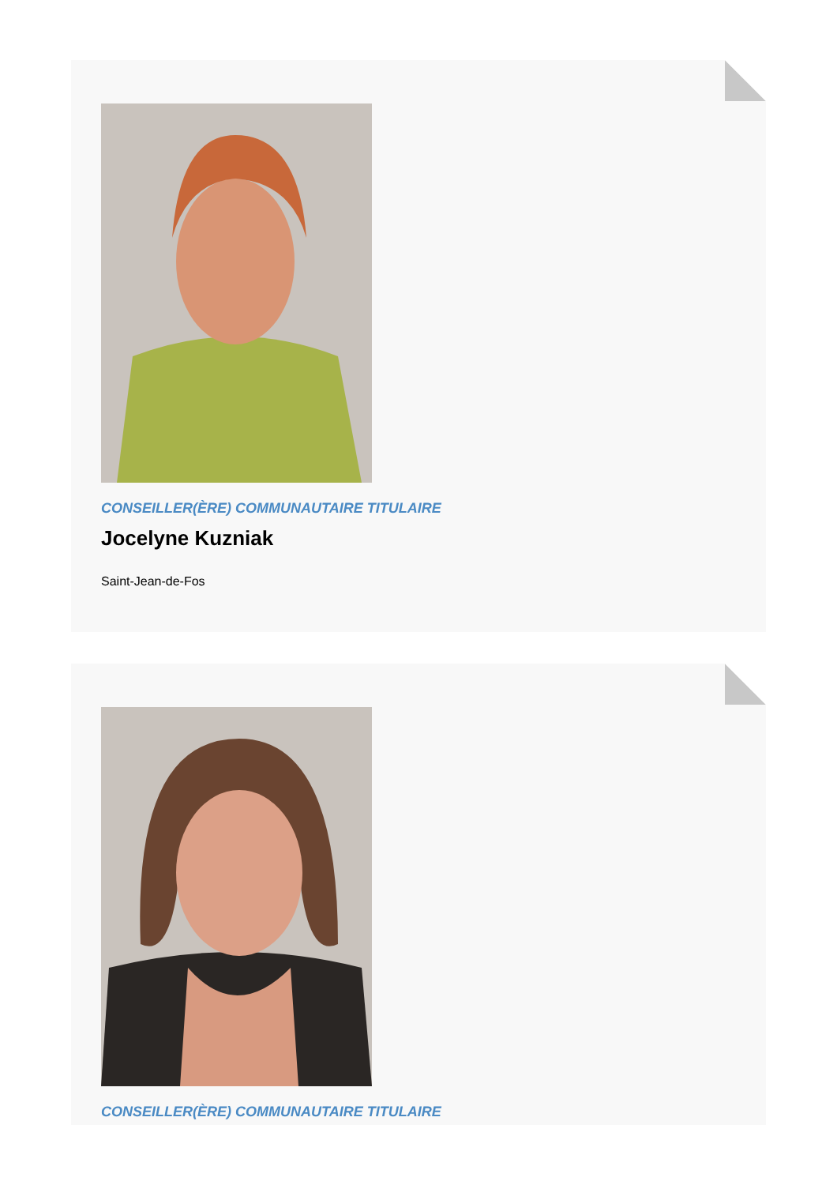CONSEILLER(ÈRE) COMMUNAUTAIRE TITULAIRE
Jocelyne Kuzniak
Saint-Jean-de-Fos
CONSEILLER(ÈRE) COMMUNAUTAIRE TITULAIRE